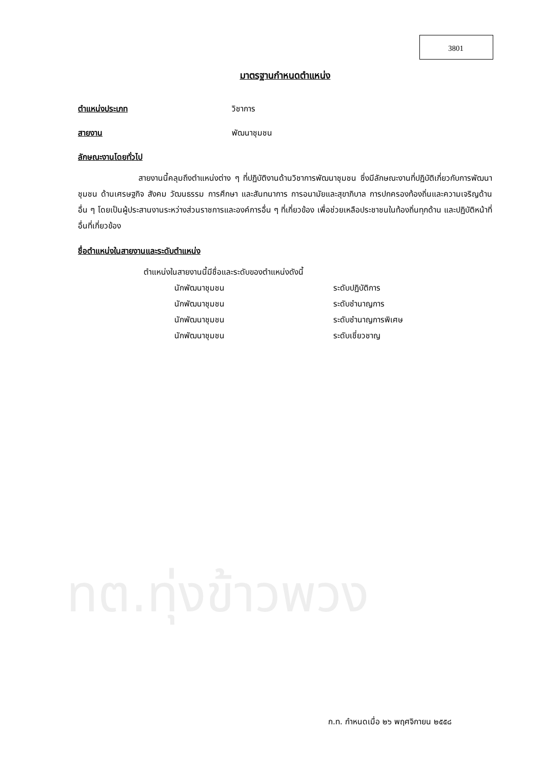3801
มาตรฐานกำหนดตำแหน่ง
ตำแหน่งประเภท วิชาการ
สายงาน พัฒนาชุมชน
ลักษณะงานโดยทั่วไป
สายงานนี้คลุมถึงตำแหน่งต่าง ๆ ที่ปฏิบัติงานด้านวิชาการพัฒนาชุมชน ซึ่งมีลักษณะงานที่ปฏิบัติเกี่ยวกับการพัฒนาชุมชน ด้านเศรษฐกิจ สังคม วัฒนธรรม การศึกษา และสันทนาการ การอนามัยและสุขาภิบาล การปกครองท้องถิ่นและความเจริญด้านอื่น ๆ โดยเป็นผู้ประสานงานระหว่างส่วนราชการและองค์การอื่น ๆ ที่เกี่ยวข้อง เพื่อช่วยเหลือประชาชนในท้องถิ่นทุกด้าน และปฏิบัติหน้าที่อื่นที่เกี่ยวข้อง
ชื่อตำแหน่งในสายงานและระดับตำแหน่ง
ตำแหน่งในสายงานนี้มีชื่อและระดับของตำแหน่งดังนี้
| นักพัฒนาชุมชน | ระดับปฏิบัติการ |
| นักพัฒนาชุมชน | ระดับชำนาญการ |
| นักพัฒนาชุมชน | ระดับชำนาญการพิเศษ |
| นักพัฒนาชุมชน | ระดับเชี่ยวชาญ |
ทต.ทุ่งข้าวพวง
ก.ท. กำหนดเมื่อ ๒๖ พฤศจิกายน ๒๕๕๘